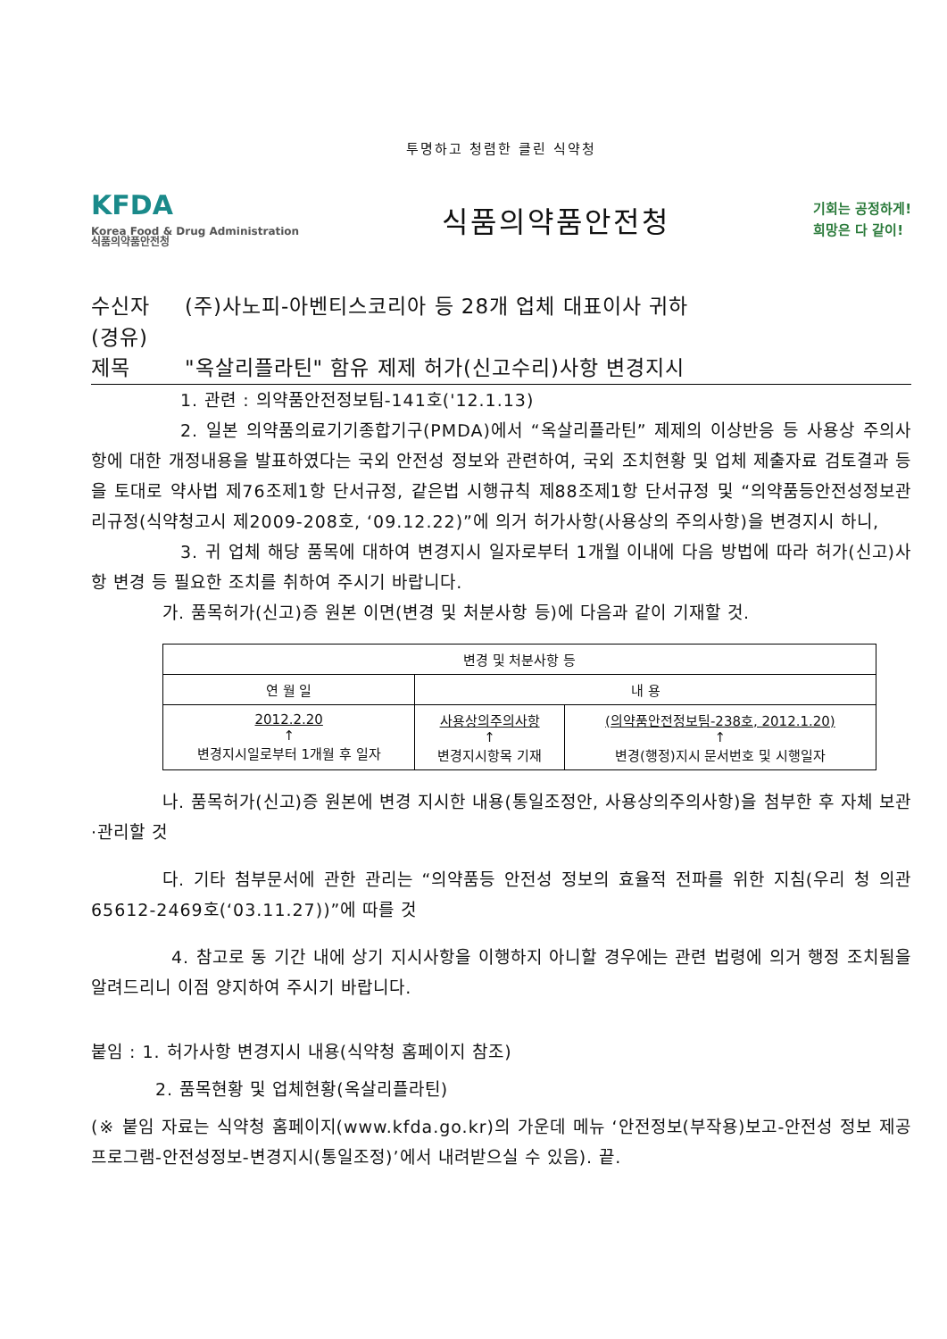투명하고 청렴한 클린 식약청
KFDA
Korea Food & Drug Administration
식품의약품안전청
식품의약품안전청
기회는 공정하게!
희망은 다 같이!
수신자 (주)사노피-아벤티스코리아 등 28개 업체 대표이사 귀하
(경유)
제목 "옥살리플라틴" 함유 제제 허가(신고수리)사항 변경지시
1. 관련 : 의약품안전정보팀-141호('12.1.13)
2. 일본 의약품의료기기종합기구(PMDA)에서 “옥살리플라틴” 제제의 이상반응 등 사용상 주의사항에 대한 개정내용을 발표하였다는 국외 안전성 정보와 관련하여, 국외 조치현황 및 업체 제출자료 검토결과 등을 토대로 약사법 제76조제1항 단서규정, 같은법 시행규칙 제88조제1항 단서규정 및 “의약품등안전성정보관리규정(식약청고시 제2009-208호, ‘09.12.22)”에 의거 허가사항(사용상의 주의사항)을 변경지시 하니,
3. 귀 업체 해당 품목에 대하여 변경지시 일자로부터 1개월 이내에 다음 방법에 따라 허가(신고)사항 변경 등 필요한 조치를 취하여 주시기 바랍니다.
가. 품목허가(신고)증 원본 이면(변경 및 처분사항 등)에 다음과 같이 기재할 것.
| 변경 및 처분사항 등 | | |
| --- | --- | --- |
| 연 월 일 | 내 용 | |
| 2012.2.20 ↑ 변경지시일로부터 1개월 후 일자 | 사용상의주의사항 ↑ 변경지시항목 기재 | (의약품안전정보팀-238호, 2012.1.20) ↑ 변경(행정)지시 문서번호 및 시행일자 |
나. 품목허가(신고)증 원본에 변경 지시한 내용(통일조정안, 사용상의주의사항)을 첨부한 후 자체 보관·관리할 것
다. 기타 첨부문서에 관한 관리는 “의약품등 안전성 정보의 효율적 전파를 위한 지침(우리 청 의관65612-2469호(‘03.11.27))”에 따를 것
4. 참고로 동 기간 내에 상기 지시사항을 이행하지 아니할 경우에는 관련 법령에 의거 행정 조치됨을 알려드리니 이점 양지하여 주시기 바랍니다.
붙임 : 1. 허가사항 변경지시 내용(식약청 홈페이지 참조)
2. 품목현황 및 업체현황(옥살리플라틴)
(※ 붙임 자료는 식약청 홈페이지(www.kfda.go.kr)의 가운데 메뉴 ‘안전정보(부작용)보고-안전성 정보 제공 프로그램-안전성정보-변경지시(통일조정)’에서 내려받으실 수 있음). 끝.